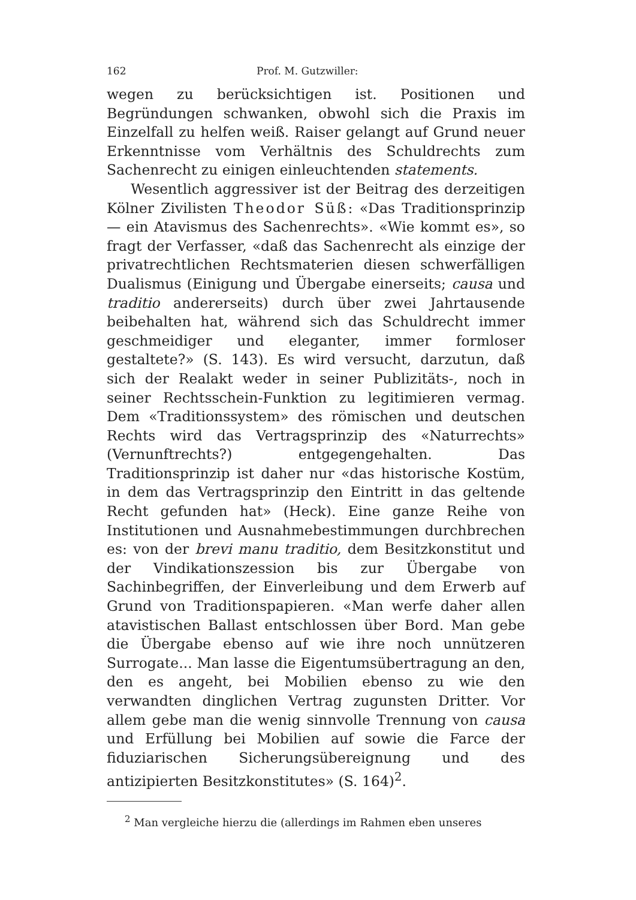162 Prof. M. Gutzwiller:
wegen zu berücksichtigen ist. Positionen und Begründungen schwanken, obwohl sich die Praxis im Einzelfall zu helfen weiß. Raiser gelangt auf Grund neuer Erkenntnisse vom Verhältnis des Schuldrechts zum Sachenrecht zu einigen einleuchtenden statements.
Wesentlich aggressiver ist der Beitrag des derzeitigen Kölner Zivilisten Theodor Süß: «Das Traditionsprinzip — ein Atavismus des Sachenrechts». «Wie kommt es», so fragt der Verfasser, «daß das Sachenrecht als einzige der privatrechtlichen Rechtsmaterien diesen schwerfälligen Dualismus (Einigung und Übergabe einerseits; causa und traditio andererseits) durch über zwei Jahrtausende beibehalten hat, während sich das Schuldrecht immer geschmeidiger und eleganter, immer formloser gestaltete?» (S. 143). Es wird versucht, darzutun, daß sich der Realakt weder in seiner Publizitäts-, noch in seiner Rechtsschein-Funktion zu legitimieren vermag. Dem «Traditionssystem» des römischen und deutschen Rechts wird das Vertragsprinzip des «Naturrechts» (Vernunftrechts?) entgegengehalten. Das Traditionsprinzip ist daher nur «das historische Kostüm, in dem das Vertragsprinzip den Eintritt in das geltende Recht gefunden hat» (Heck). Eine ganze Reihe von Institutionen und Ausnahmebestimmungen durchbrechen es: von der brevi manu traditio, dem Besitzkonstitut und der Vindikationszession bis zur Übergabe von Sachinbegriffen, der Einverleibung und dem Erwerb auf Grund von Traditionspapieren. «Man werfe daher allen atavistischen Ballast entschlossen über Bord. Man gebe die Übergabe ebenso auf wie ihre noch unnützeren Surrogate... Man lasse die Eigentumsübertragung an den, den es angeht, bei Mobilien ebenso zu wie den verwandten dinglichen Vertrag zugunsten Dritter. Vor allem gebe man die wenig sinnvolle Trennung von causa und Erfüllung bei Mobilien auf sowie die Farce der fiduziarischen Sicherungsübereignung und des antizipierten Besitzkonstitutes» (S. 164)<sup>2</sup>.
<sup>2</sup> Man vergleiche hierzu die (allerdings im Rahmen eben unseres